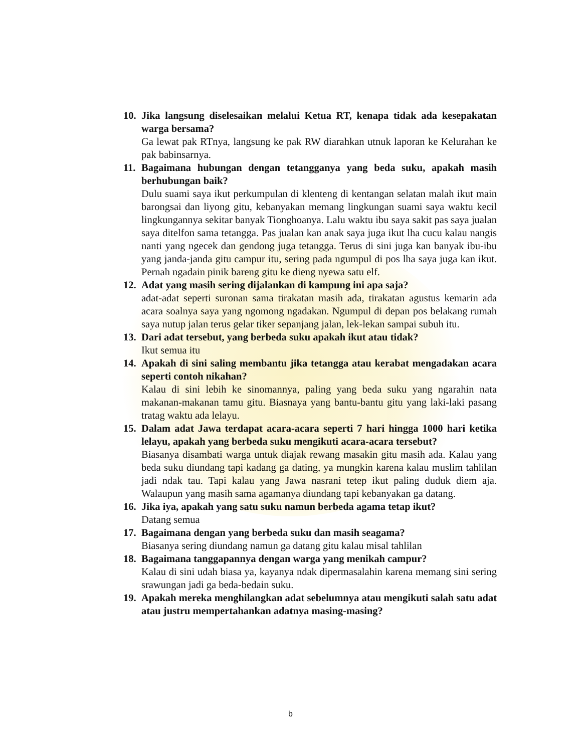10.
Jika langsung diselesaikan melalui Ketua RT, kenapa tidak ada kesepakatan warga bersama?
Ga lewat pak RTnya, langsung ke pak RW diarahkan utnuk laporan ke Kelurahan ke pak babinsarnya.
11.
Bagaimana hubungan dengan tetangganya yang beda suku, apakah masih berhubungan baik?
Dulu suami saya ikut perkumpulan di klenteng di kentangan selatan malah ikut main barongsai dan liyong gitu, kebanyakan memang lingkungan suami saya waktu kecil lingkungannya sekitar banyak Tionghoanya. Lalu waktu ibu saya sakit pas saya jualan saya ditelfon sama tetangga. Pas jualan kan anak saya juga ikut lha cucu kalau nangis nanti yang ngecek dan gendong juga tetangga. Terus di sini juga kan banyak ibu-ibu yang janda-janda gitu campur itu, sering pada ngumpul di pos lha saya juga kan ikut. Pernah ngadain pinik bareng gitu ke dieng nyewa satu elf.
12.
Adat yang masih sering dijalankan di kampung ini apa saja?
adat-adat seperti suronan sama tirakatan masih ada, tirakatan agustus kemarin ada acara soalnya saya yang ngomong ngadakan. Ngumpul di depan pos belakang rumah saya nutup jalan terus gelar tiker sepanjang jalan, lek-lekan sampai subuh itu.
13.
Dari adat tersebut, yang berbeda suku apakah ikut atau tidak?
Ikut semua itu
14.
Apakah di sini saling membantu jika tetangga atau kerabat mengadakan acara seperti contoh nikahan?
Kalau di sini lebih ke sinomannya, paling yang beda suku yang ngarahin nata makanan-makanan tamu gitu. Biasnaya yang bantu-bantu gitu yang laki-laki pasang tratag waktu ada lelayu.
15.
Dalam adat Jawa terdapat acara-acara seperti 7 hari hingga 1000 hari ketika lelayu, apakah yang berbeda suku mengikuti acara-acara tersebut?
Biasanya disambati warga untuk diajak rewang masakin gitu masih ada. Kalau yang beda suku diundang tapi kadang ga dating, ya mungkin karena kalau muslim tahlilan jadi ndak tau. Tapi kalau yang Jawa nasrani tetep ikut paling duduk diem aja. Walaupun yang masih sama agamanya diundang tapi kebanyakan ga datang.
16.
Jika iya, apakah yang satu suku namun berbeda agama tetap ikut?
Datang semua
17.
Bagaimana dengan yang berbeda suku dan masih seagama?
Biasanya sering diundang namun ga datang gitu kalau misal tahlilan
18.
Bagaimana tanggapannya dengan warga yang menikah campur?
Kalau di sini udah biasa ya, kayanya ndak dipermasalahin karena memang sini sering srawungan jadi ga beda-bedain suku.
19.
Apakah mereka menghilangkan adat sebelumnya atau mengikuti salah satu adat atau justru mempertahankan adatnya masing-masing?
b